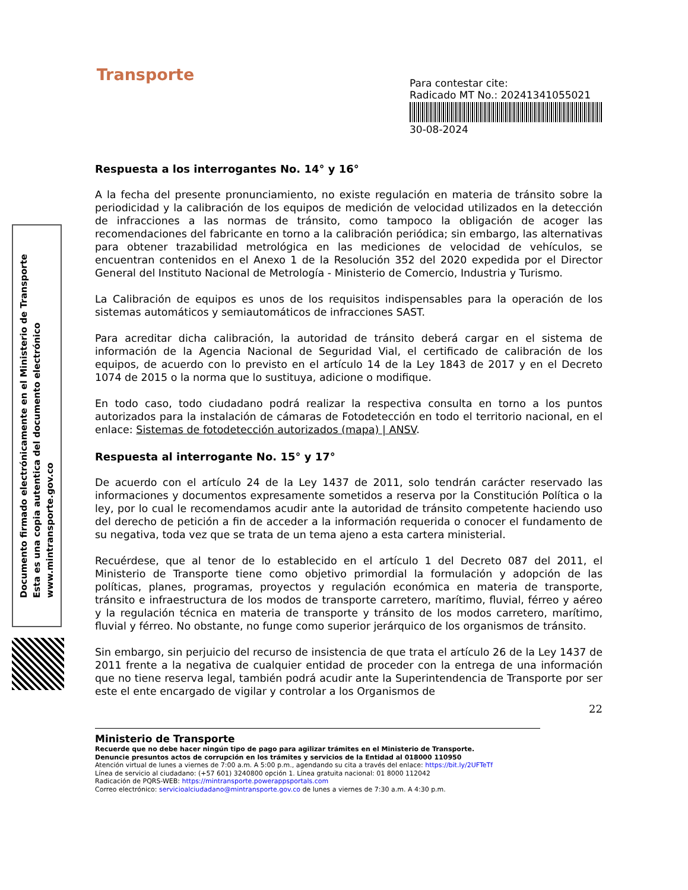Documento firmado electrónicamente en el Ministerio de Transporte
Esta es una copia autentica del documento electrónico
www.mintransporte.gov.co
Transporte
Para contestar cite:
Radicado MT No.: 20241341055021
30-08-2024
Respuesta a los interrogantes No. 14° y 16°
A la fecha del presente pronunciamiento, no existe regulación en materia de tránsito sobre la periodicidad y la calibración de los equipos de medición de velocidad utilizados en la detección de infracciones a las normas de tránsito, como tampoco la obligación de acoger las recomendaciones del fabricante en torno a la calibración periódica; sin embargo, las alternativas para obtener trazabilidad metrológica en las mediciones de velocidad de vehículos, se encuentran contenidos en el Anexo 1 de la Resolución 352 del 2020 expedida por el Director General del Instituto Nacional de Metrología - Ministerio de Comercio, Industria y Turismo.
La Calibración de equipos es unos de los requisitos indispensables para la operación de los sistemas automáticos y semiautomáticos de infracciones SAST.
Para acreditar dicha calibración, la autoridad de tránsito deberá cargar en el sistema de información de la Agencia Nacional de Seguridad Vial, el certificado de calibración de los equipos, de acuerdo con lo previsto en el artículo 14 de la Ley 1843 de 2017 y en el Decreto 1074 de 2015 o la norma que lo sustituya, adicione o modifique.
En todo caso, todo ciudadano podrá realizar la respectiva consulta en torno a los puntos autorizados para la instalación de cámaras de Fotodetección en todo el territorio nacional, en el enlace: Sistemas de fotodetección autorizados (mapa) | ANSV.
Respuesta al interrogante No. 15° y 17°
De acuerdo con el artículo 24 de la Ley 1437 de 2011, solo tendrán carácter reservado las informaciones y documentos expresamente sometidos a reserva por la Constitución Política o la ley, por lo cual le recomendamos acudir ante la autoridad de tránsito competente haciendo uso del derecho de petición a fin de acceder a la información requerida o conocer el fundamento de su negativa, toda vez que se trata de un tema ajeno a esta cartera ministerial.
Recuérdese, que al tenor de lo establecido en el artículo 1 del Decreto 087 del 2011, el Ministerio de Transporte tiene como objetivo primordial la formulación y adopción de las políticas, planes, programas, proyectos y regulación económica en materia de transporte, tránsito e infraestructura de los modos de transporte carretero, marítimo, fluvial, férreo y aéreo y la regulación técnica en materia de transporte y tránsito de los modos carretero, marítimo, fluvial y férreo. No obstante, no funge como superior jerárquico de los organismos de tránsito.
Sin embargo, sin perjuicio del recurso de insistencia de que trata el artículo 26 de la Ley 1437 de 2011 frente a la negativa de cualquier entidad de proceder con la entrega de una información que no tiene reserva legal, también podrá acudir ante la Superintendencia de Transporte por ser este el ente encargado de vigilar y controlar a los Organismos de
22
Ministerio de Transporte
Recuerde que no debe hacer ningún tipo de pago para agilizar trámites en el Ministerio de Transporte.
Denuncie presuntos actos de corrupción en los trámites y servicios de la Entidad al 018000 110950
Atención virtual de lunes a viernes de 7:00 a.m. A 5:00 p.m., agendando su cita a través del enlace: https://bit.ly/2UFTeTf
Línea de servicio al ciudadano: (+57 601) 3240800 opción 1. Línea gratuita nacional: 01 8000 112042
Radicación de PQRS-WEB: https://mintransporte.powerappsportals.com
Correo electrónico: servicioalciudadano@mintransporte.gov.co de lunes a viernes de 7:30 a.m. A 4:30 p.m.